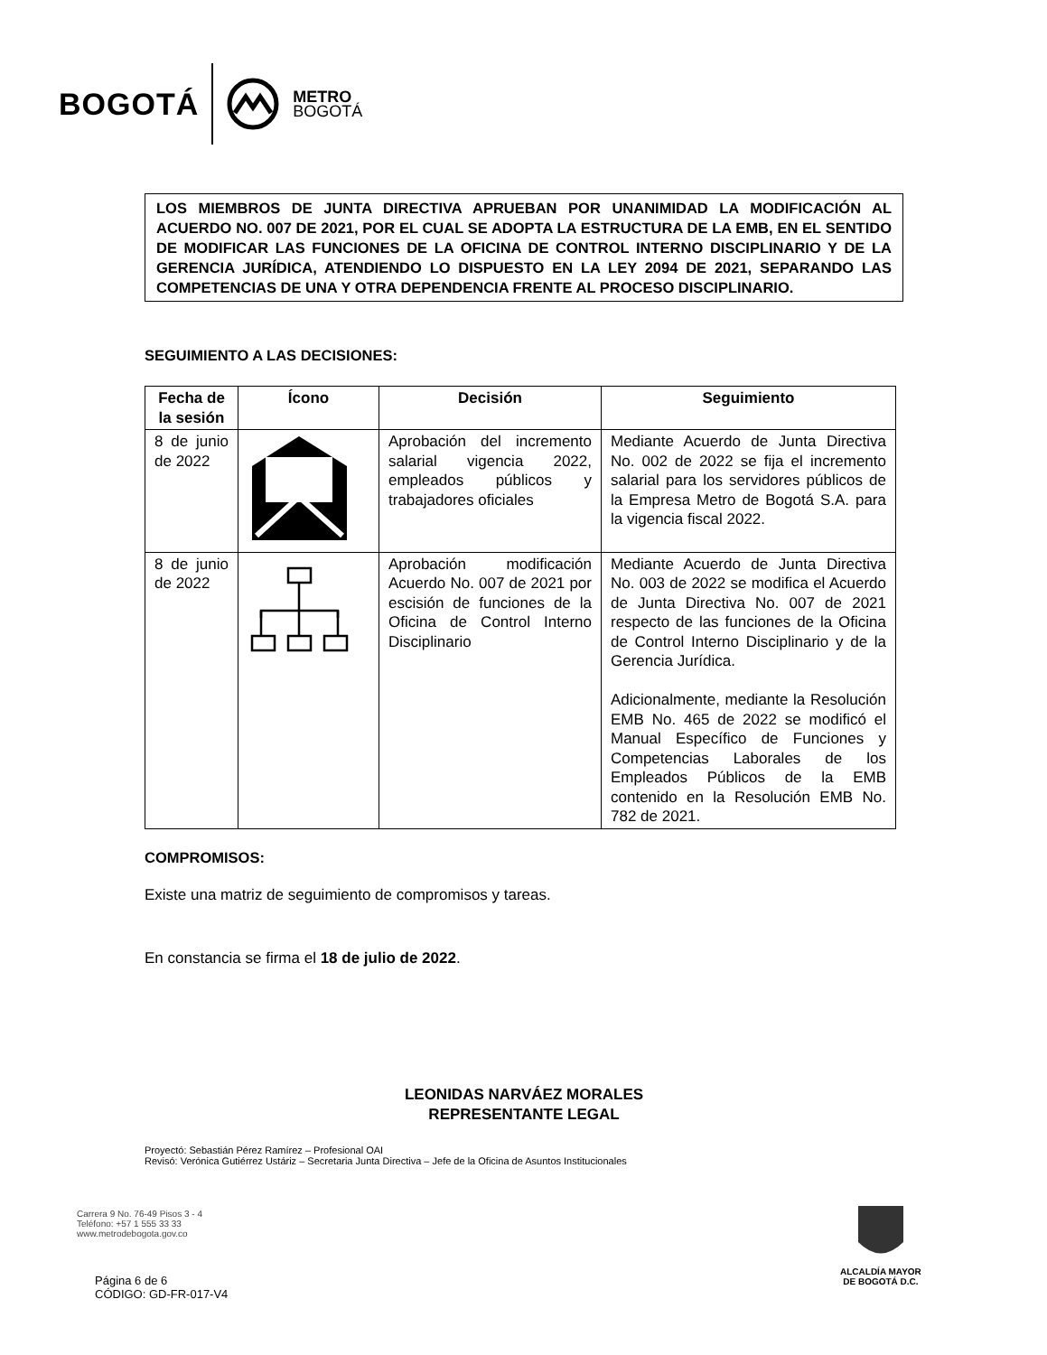BOGOTÁ
METRO
BOGOTÁ
LOS MIEMBROS DE JUNTA DIRECTIVA APRUEBAN POR UNANIMIDAD LA MODIFICACIÓN AL ACUERDO NO. 007 DE 2021, POR EL CUAL SE ADOPTA LA ESTRUCTURA DE LA EMB, EN EL SENTIDO DE MODIFICAR LAS FUNCIONES DE LA OFICINA DE CONTROL INTERNO DISCIPLINARIO Y DE LA GERENCIA JURÍDICA, ATENDIENDO LO DISPUESTO EN LA LEY 2094 DE 2021, SEPARANDO LAS COMPETENCIAS DE UNA Y OTRA DEPENDENCIA FRENTE AL PROCESO DISCIPLINARIO.
SEGUIMIENTO A LAS DECISIONES:
| Fecha de la sesión | Ícono | Decisión | Seguimiento |
| --- | --- | --- | --- |
| 8 de junio de 2022 | | Aprobación del incremento salarial vigencia 2022, empleados públicos y trabajadores oficiales | Mediante Acuerdo de Junta Directiva No. 002 de 2022 se fija el incremento salarial para los servidores públicos de la Empresa Metro de Bogotá S.A. para la vigencia fiscal 2022. |
| 8 de junio de 2022 | | Aprobación modificación Acuerdo No. 007 de 2021 por escisión de funciones de la Oficina de Control Interno Disciplinario | Mediante Acuerdo de Junta Directiva No. 003 de 2022 se modifica el Acuerdo de Junta Directiva No. 007 de 2021 respecto de las funciones de la Oficina de Control Interno Disciplinario y de la Gerencia Jurídica. Adicionalmente, mediante la Resolución EMB No. 465 de 2022 se modificó el Manual Específico de Funciones y Competencias Laborales de los Empleados Públicos de la EMB contenido en la Resolución EMB No. 782 de 2021. |
COMPROMISOS:
Existe una matriz de seguimiento de compromisos y tareas.
En constancia se firma el 18 de julio de 2022.
LEONIDAS NARVÁEZ MORALES
REPRESENTANTE LEGAL
Proyectó: Sebastián Pérez Ramírez – Profesional OAI
Revisó: Verónica Gutiérrez Ustáriz – Secretaria Junta Directiva – Jefe de la Oficina de Asuntos Institucionales
Carrera 9 No. 76-49 Pisos 3 - 4
Teléfono: +57 1 555 33 33
www.metrodebogota.gov.co
Página 6 de 6
CÓDIGO: GD-FR-017-V4
ALCALDÍA MAYOR
DE BOGOTÁ D.C.